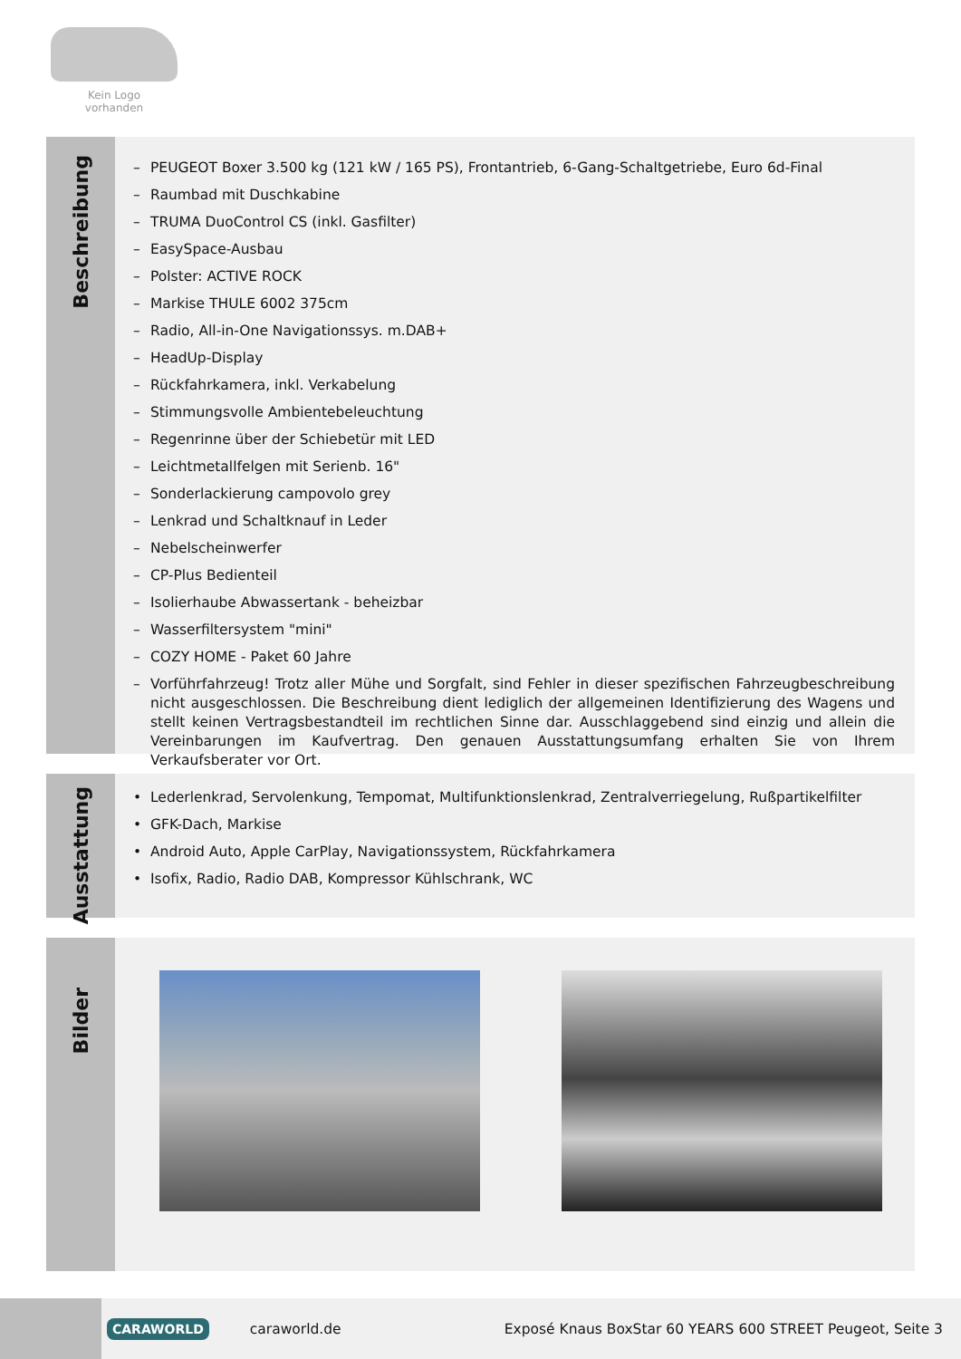Kein Logo
vorhanden
Beschreibung
– PEUGEOT Boxer 3.500 kg (121 kW / 165 PS), Frontantrieb, 6-Gang-Schaltgetriebe, Euro 6d-Final
– Raumbad mit Duschkabine
– TRUMA DuoControl CS (inkl. Gasfilter)
– EasySpace-Ausbau
– Polster: ACTIVE ROCK
– Markise THULE 6002 375cm
– Radio, All-in-One Navigationssys. m.DAB+
– HeadUp-Display
– Rückfahrkamera, inkl. Verkabelung
– Stimmungsvolle Ambientebeleuchtung
– Regenrinne über der Schiebetür mit LED
– Leichtmetallfelgen mit Serienb. 16"
– Sonderlackierung campovolo grey
– Lenkrad und Schaltknauf in Leder
– Nebelscheinwerfer
– CP-Plus Bedienteil
– Isolierhaube Abwassertank - beheizbar
– Wasserfiltersystem "mini"
– COZY HOME - Paket 60 Jahre
– Vorführfahrzeug! Trotz aller Mühe und Sorgfalt, sind Fehler in dieser spezifischen Fahrzeugbeschreibung nicht ausgeschlossen. Die Beschreibung dient lediglich der allgemeinen Identifizierung des Wagens und stellt keinen Vertragsbestandteil im rechtlichen Sinne dar. Ausschlaggebend sind einzig und allein die Vereinbarungen im Kaufvertrag. Den genauen Ausstattungsumfang erhalten Sie von Ihrem Verkaufsberater vor Ort.
Ausstattung
• Lederlenkrad, Servolenkung, Tempomat, Multifunktionslenkrad, Zentralverriegelung, Rußpartikelfilter
• GFK-Dach, Markise
• Android Auto, Apple CarPlay, Navigationssystem, Rückfahrkamera
• Isofix, Radio, Radio DAB, Kompressor Kühlschrank, WC
Bilder
CARAWORLD
caraworld.de
Exposé Knaus BoxStar 60 YEARS 600 STREET Peugeot, Seite 3